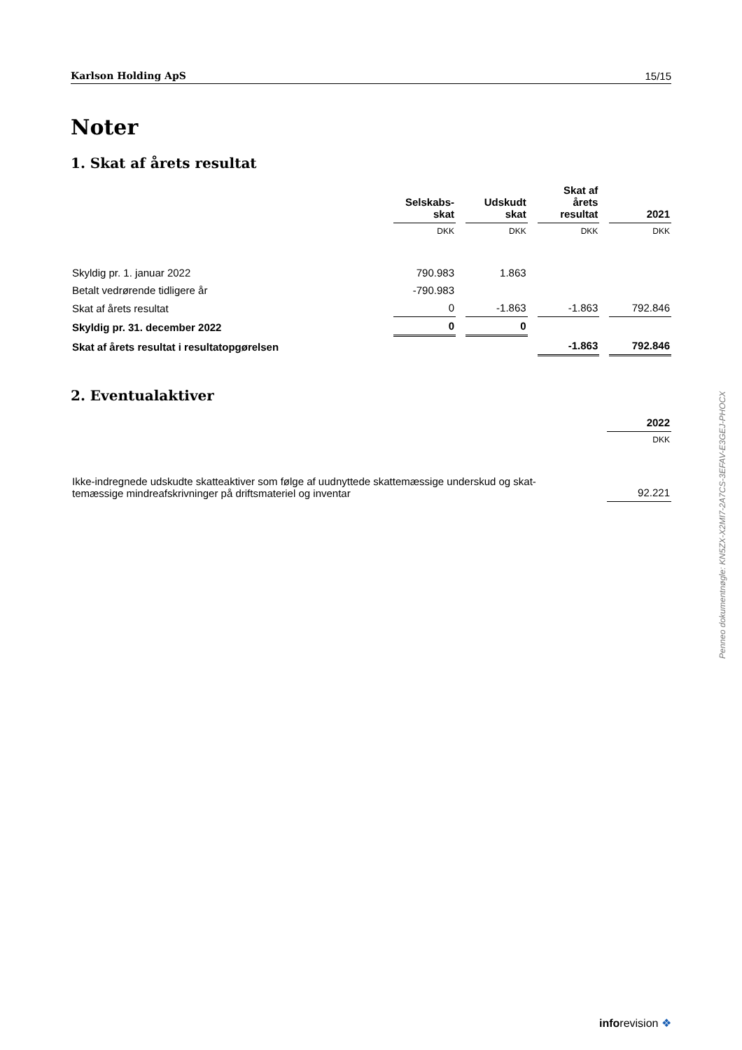Karlson Holding ApS 15/15
Noter
1. Skat af årets resultat
| | Selskabs- skat | Udskudt skat | Skat af årets resultat | 2021 |
| | DKK | DKK | DKK | DKK |
| Skyldig pr. 1. januar 2022 | 790.983 | 1.863 | | |
| Betalt vedrørende tidligere år | -790.983 | | | |
| Skat af årets resultat | 0 | -1.863 | -1.863 | 792.846 |
| Skyldig pr. 31. december 2022 | 0 | 0 | | |
| Skat af årets resultat i resultatopgørelsen | | | -1.863 | 792.846 |
2. Eventualaktiver
| | 2022 |
| | DKK |
| Ikke-indregnede udskudte skatteaktiver som følge af uudnyttede skattemæssige underskud og skat- temæssige mindreafskrivninger på driftsmateriel og inventar | 92.221 |
Penneo dokumentnøgle: KN5ZX-X2MI7-2A7CS-3EFAV-E3GEJ-PHOCX
inforevision ❖